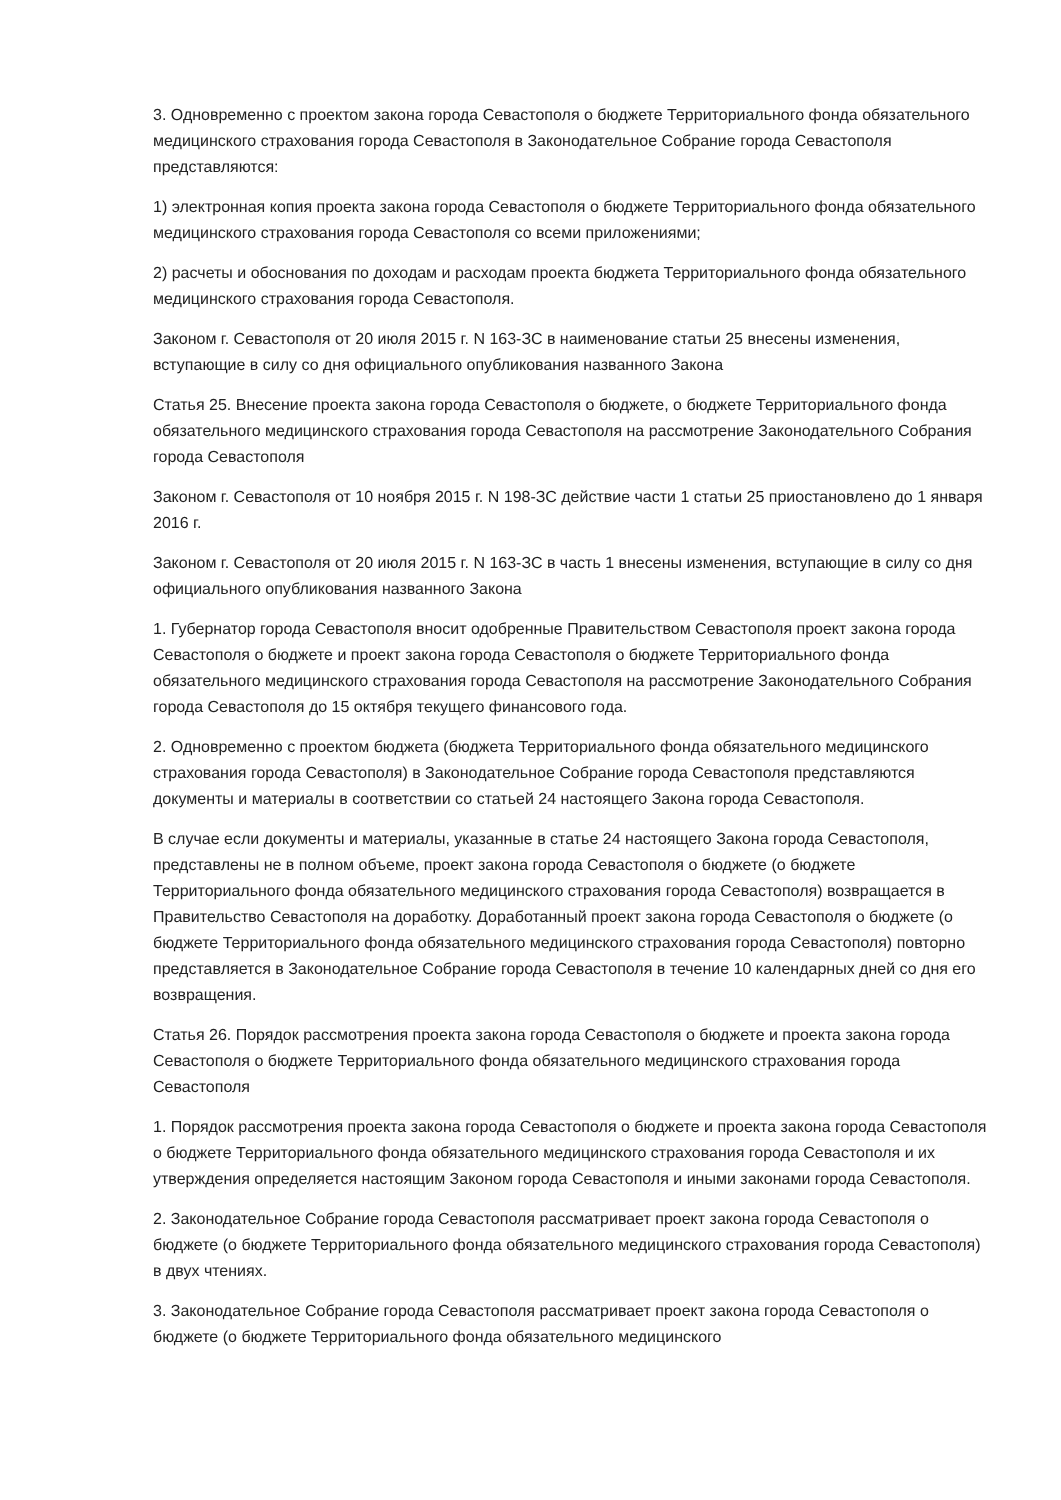3. Одновременно с проектом закона города Севастополя о бюджете Территориального фонда обязательного медицинского страхования города Севастополя в Законодательное Собрание города Севастополя представляются:
1) электронная копия проекта закона города Севастополя о бюджете Территориального фонда обязательного медицинского страхования города Севастополя со всеми приложениями;
2) расчеты и обоснования по доходам и расходам проекта бюджета Территориального фонда обязательного медицинского страхования города Севастополя.
Законом г. Севастополя от 20 июля 2015 г. N 163-ЗС в наименование статьи 25 внесены изменения, вступающие в силу со дня официального опубликования названного Закона
Статья 25. Внесение проекта закона города Севастополя о бюджете, о бюджете Территориального фонда обязательного медицинского страхования города Севастополя на рассмотрение Законодательного Собрания города Севастополя
Законом г. Севастополя от 10 ноября 2015 г. N 198-ЗС действие части 1 статьи 25 приостановлено до 1 января 2016 г.
Законом г. Севастополя от 20 июля 2015 г. N 163-ЗС в часть 1 внесены изменения, вступающие в силу со дня официального опубликования названного Закона
1. Губернатор города Севастополя вносит одобренные Правительством Севастополя проект закона города Севастополя о бюджете и проект закона города Севастополя о бюджете Территориального фонда обязательного медицинского страхования города Севастополя на рассмотрение Законодательного Собрания города Севастополя до 15 октября текущего финансового года.
2. Одновременно с проектом бюджета (бюджета Территориального фонда обязательного медицинского страхования города Севастополя) в Законодательное Собрание города Севастополя представляются документы и материалы в соответствии со статьей 24 настоящего Закона города Севастополя.
В случае если документы и материалы, указанные в статье 24 настоящего Закона города Севастополя, представлены не в полном объеме, проект закона города Севастополя о бюджете (о бюджете Территориального фонда обязательного медицинского страхования города Севастополя) возвращается в Правительство Севастополя на доработку. Доработанный проект закона города Севастополя о бюджете (о бюджете Территориального фонда обязательного медицинского страхования города Севастополя) повторно представляется в Законодательное Собрание города Севастополя в течение 10 календарных дней со дня его возвращения.
Статья 26. Порядок рассмотрения проекта закона города Севастополя о бюджете и проекта закона города Севастополя о бюджете Территориального фонда обязательного медицинского страхования города Севастополя
1. Порядок рассмотрения проекта закона города Севастополя о бюджете и проекта закона города Севастополя о бюджете Территориального фонда обязательного медицинского страхования города Севастополя и их утверждения определяется настоящим Законом города Севастополя и иными законами города Севастополя.
2. Законодательное Собрание города Севастополя рассматривает проект закона города Севастополя о бюджете (о бюджете Территориального фонда обязательного медицинского страхования города Севастополя) в двух чтениях.
3. Законодательное Собрание города Севастополя рассматривает проект закона города Севастополя о бюджете (о бюджете Территориального фонда обязательного медицинского